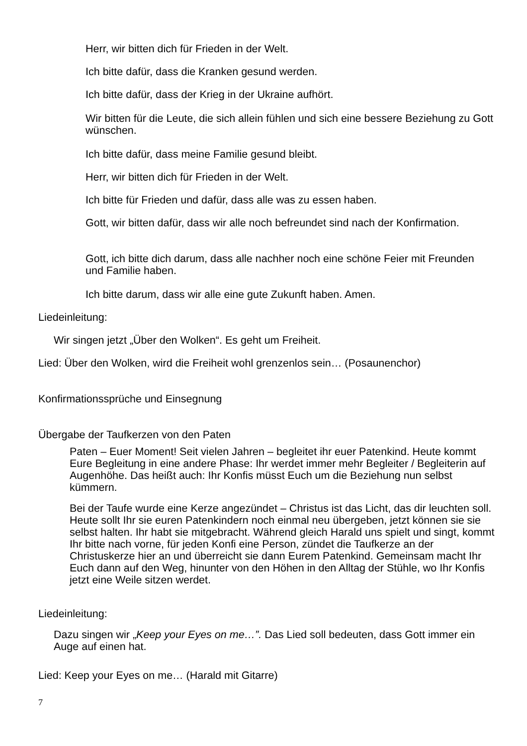Herr, wir bitten dich für Frieden in der Welt.
Ich bitte dafür, dass die Kranken gesund werden.
Ich bitte dafür, dass der Krieg in der Ukraine aufhört.
Wir bitten für die Leute, die sich allein fühlen und sich eine bessere Beziehung zu Gott wünschen.
Ich bitte dafür, dass meine Familie gesund bleibt.
Herr, wir bitten dich für Frieden in der Welt.
Ich bitte für Frieden und dafür, dass alle was zu essen haben.
Gott, wir bitten dafür, dass wir alle noch befreundet sind nach der Konfirmation.
Gott, ich bitte dich darum, dass alle nachher noch eine schöne Feier mit Freunden und Familie haben.
Ich bitte darum, dass wir alle eine gute Zukunft haben. Amen.
Liedeinleitung:
Wir singen jetzt „Über den Wolken“. Es geht um Freiheit.
Lied: Über den Wolken, wird die Freiheit wohl grenzenlos sein… (Posaunenchor)
Konfirmationssprüche und Einsegnung
Übergabe der Taufkerzen von den Paten
Paten – Euer Moment! Seit vielen Jahren – begleitet ihr euer Patenkind. Heute kommt Eure Begleitung in eine andere Phase: Ihr werdet immer mehr Begleiter / Begleiterin auf Augenhöhe. Das heißt auch: Ihr Konfis müsst Euch um die Beziehung nun selbst kümmern.
Bei der Taufe wurde eine Kerze angezündet – Christus ist das Licht, das dir leuchten soll. Heute sollt Ihr sie euren Patenkindern noch einmal neu übergeben, jetzt können sie sie selbst halten. Ihr habt sie mitgebracht. Während gleich Harald uns spielt und singt, kommt Ihr bitte nach vorne, für jeden Konfi eine Person, zündet die Taufkerze an der Christuskerze hier an und überreicht sie dann Eurem Patenkind. Gemeinsam macht Ihr Euch dann auf den Weg, hinunter von den Höhen in den Alltag der Stühle, wo Ihr Konfis jetzt eine Weile sitzen werdet.
Liedeinleitung:
Dazu singen wir „Keep your Eyes on me…”. Das Lied soll bedeuten, dass Gott immer ein Auge auf einen hat.
Lied: Keep your Eyes on me… (Harald mit Gitarre)
7